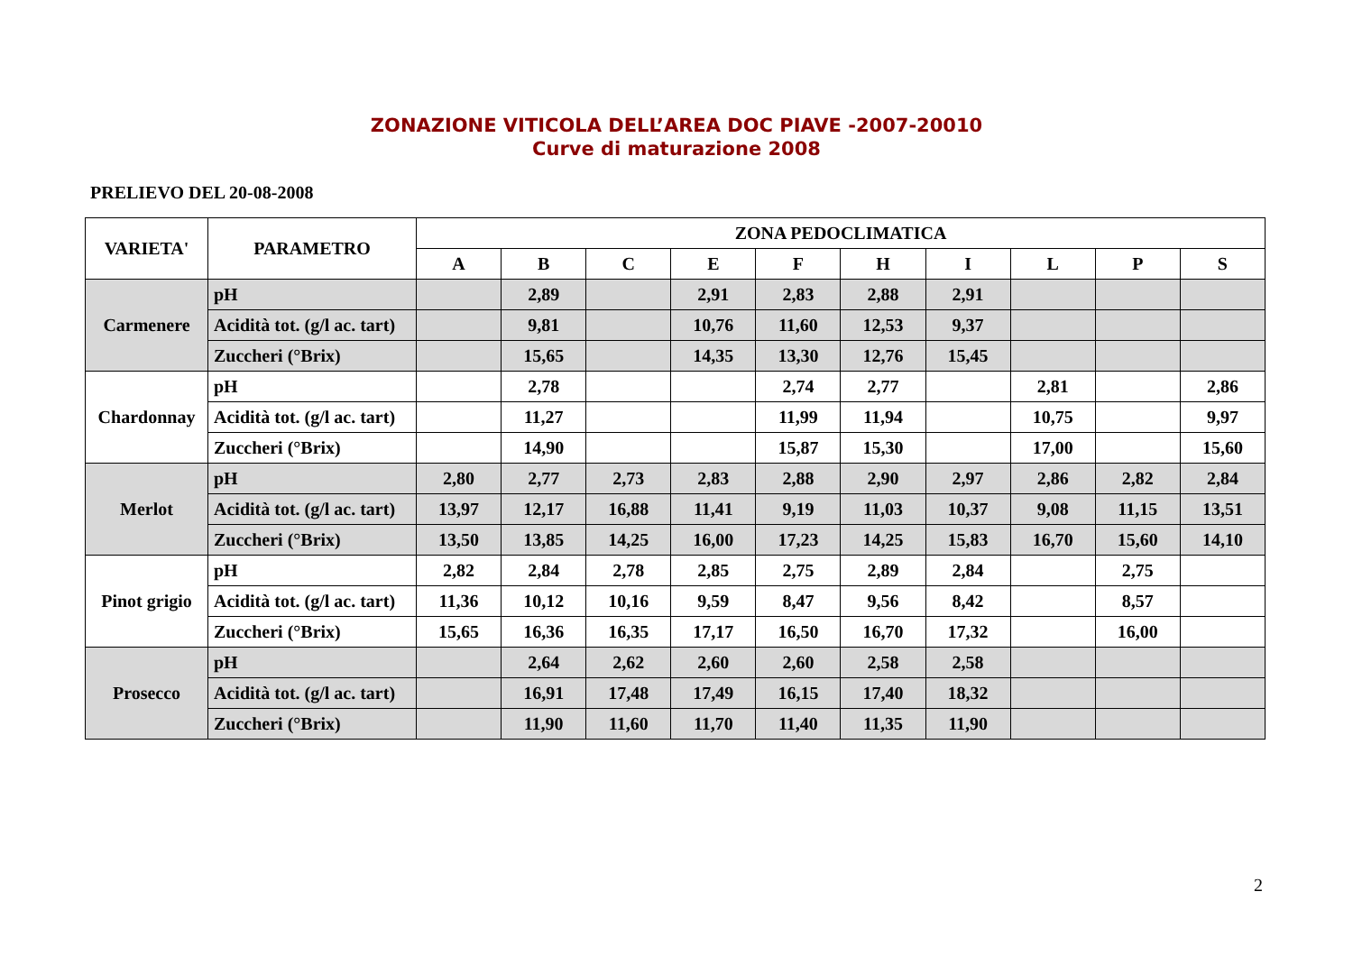ZONAZIONE VITICOLA DELL’AREA DOC PIAVE -2007-20010
Curve di maturazione 2008
PRELIEVO DEL 20-08-2008
| VARIETA' | PARAMETRO | ZONA PEDOCLIMATICA | | | | | | | | | |
| --- | --- | --- | --- | --- | --- | --- | --- | --- | --- | --- | --- |
| | | A | B | C | E | F | H | I | L | P | S |
| Carmenere | pH | | 2,89 | | 2,91 | 2,83 | 2,88 | 2,91 | | | |
| | Acidità tot. (g/l ac. tart) | | 9,81 | | 10,76 | 11,60 | 12,53 | 9,37 | | | |
| | Zuccheri (°Brix) | | 15,65 | | 14,35 | 13,30 | 12,76 | 15,45 | | | |
| Chardonnay | pH | | 2,78 | | | 2,74 | 2,77 | | 2,81 | | 2,86 |
| | Acidità tot. (g/l ac. tart) | | 11,27 | | | 11,99 | 11,94 | | 10,75 | | 9,97 |
| | Zuccheri (°Brix) | | 14,90 | | | 15,87 | 15,30 | | 17,00 | | 15,60 |
| Merlot | pH | 2,80 | 2,77 | 2,73 | 2,83 | 2,88 | 2,90 | 2,97 | 2,86 | 2,82 | 2,84 |
| | Acidità tot. (g/l ac. tart) | 13,97 | 12,17 | 16,88 | 11,41 | 9,19 | 11,03 | 10,37 | 9,08 | 11,15 | 13,51 |
| | Zuccheri (°Brix) | 13,50 | 13,85 | 14,25 | 16,00 | 17,23 | 14,25 | 15,83 | 16,70 | 15,60 | 14,10 |
| Pinot grigio | pH | 2,82 | 2,84 | 2,78 | 2,85 | 2,75 | 2,89 | 2,84 | | 2,75 | |
| | Acidità tot. (g/l ac. tart) | 11,36 | 10,12 | 10,16 | 9,59 | 8,47 | 9,56 | 8,42 | | 8,57 | |
| | Zuccheri (°Brix) | 15,65 | 16,36 | 16,35 | 17,17 | 16,50 | 16,70 | 17,32 | | 16,00 | |
| Prosecco | pH | | 2,64 | 2,62 | 2,60 | 2,60 | 2,58 | 2,58 | | | |
| | Acidità tot. (g/l ac. tart) | | 16,91 | 17,48 | 17,49 | 16,15 | 17,40 | 18,32 | | | |
| | Zuccheri (°Brix) | | 11,90 | 11,60 | 11,70 | 11,40 | 11,35 | 11,90 | | | |
2